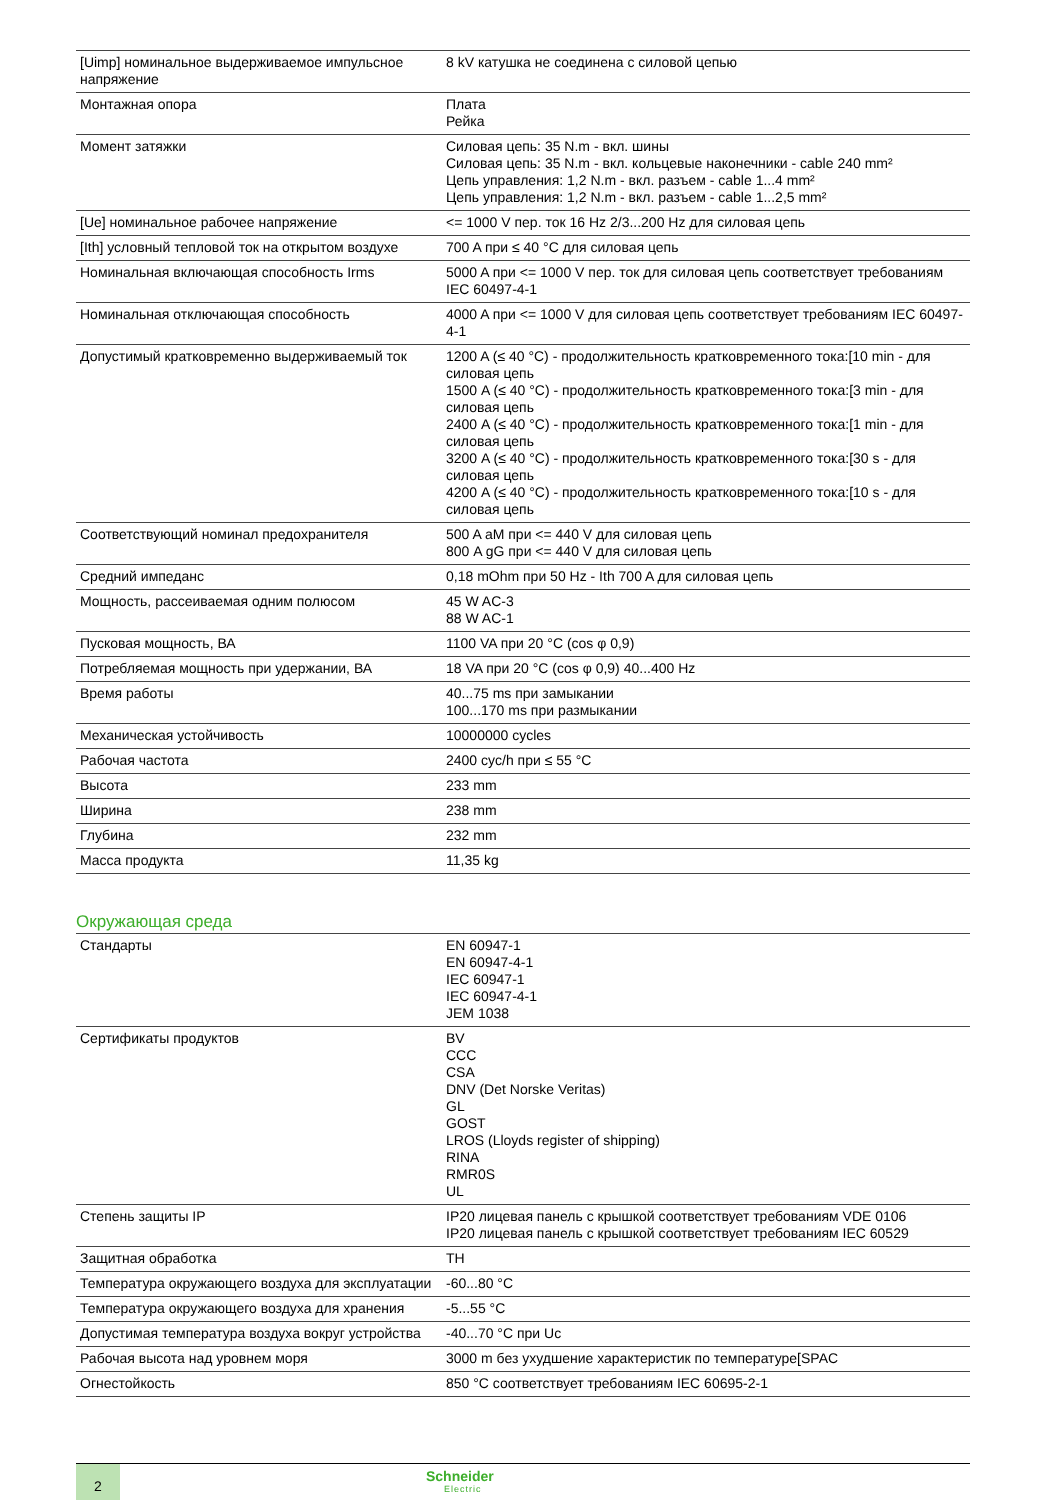| [Uimp] номинальное выдерживаемое импульсное напряжение | 8 kV катушка не соединена с силовой цепью |
| Монтажная опора | Плата Рейка |
| Момент затяжки | Силовая цепь: 35 N.m - вкл. шины Силовая цепь: 35 N.m - вкл. кольцевые наконечники - cable 240 mm² Цепь управления: 1,2 N.m - вкл. разъем - cable 1...4 mm² Цепь управления: 1,2 N.m - вкл. разъем - cable 1...2,5 mm² |
| [Ue] номинальное рабочее напряжение | <= 1000 V пер. ток 16 Hz 2/3...200 Hz для силовая цепь |
| [Ith] условный тепловой ток на открытом воздухе | 700 A при ≤ 40 °C для силовая цепь |
| Номинальная включающая способность Irms | 5000 A при <= 1000 V пер. ток для силовая цепь соответствует требованиям IEC 60497-4-1 |
| Номинальная отключающая способность | 4000 A при <= 1000 V для силовая цепь соответствует требованиям IEC 60497-4-1 |
| Допустимый кратковременно выдерживаемый ток | 1200 A (≤ 40 °C) - продолжительность кратковременного тока:[10 min - для силовая цепь 1500 A (≤ 40 °C) - продолжительность кратковременного тока:[3 min - для силовая цепь 2400 A (≤ 40 °C) - продолжительность кратковременного тока:[1 min - для силовая цепь 3200 A (≤ 40 °C) - продолжительность кратковременного тока:[30 s - для силовая цепь 4200 A (≤ 40 °C) - продолжительность кратковременного тока:[10 s - для силовая цепь |
| Соответствующий номинал предохранителя | 500 A aM при <= 440 V для силовая цепь 800 A gG при <= 440 V для силовая цепь |
| Средний импеданс | 0,18 mOhm при 50 Hz - Ith 700 A для силовая цепь |
| Мощность, рассеиваемая одним полюсом | 45 W AC-3 88 W AC-1 |
| Пусковая мощность, ВА | 1100 VA при 20 °C (cos φ 0,9) |
| Потребляемая мощность при удержании, ВА | 18 VA при 20 °C (cos φ 0,9) 40...400 Hz |
| Время работы | 40...75 ms при замыкании 100...170 ms при размыкании |
| Механическая устойчивость | 10000000 cycles |
| Рабочая частота | 2400 cyc/h при ≤ 55 °C |
| Высота | 233 mm |
| Ширина | 238 mm |
| Глубина | 232 mm |
| Масса продукта | 11,35 kg |
Окружающая среда
| Стандарты | EN 60947-1 EN 60947-4-1 IEC 60947-1 IEC 60947-4-1 JEM 1038 |
| Сертификаты продуктов | BV CCC CSA DNV (Det Norske Veritas) GL GOST LROS (Lloyds register of shipping) RINA RMR0S UL |
| Степень защиты IP | IP20 лицевая панель с крышкой соответствует требованиям VDE 0106 IP20 лицевая панель с крышкой соответствует требованиям IEC 60529 |
| Защитная обработка | TH |
| Температура окружающего воздуха для эксплуатации | -60...80 °C |
| Температура окружающего воздуха для хранения | -5...55 °C |
| Допустимая температура воздуха вокруг устройства | -40...70 °C при Uc |
| Рабочая высота над уровнем моря | 3000 m без ухудшение характеристик по температуре[SPAC |
| Огнестойкость | 850 °C соответствует требованиям IEC 60695-2-1 |
2 Schneider
Electric